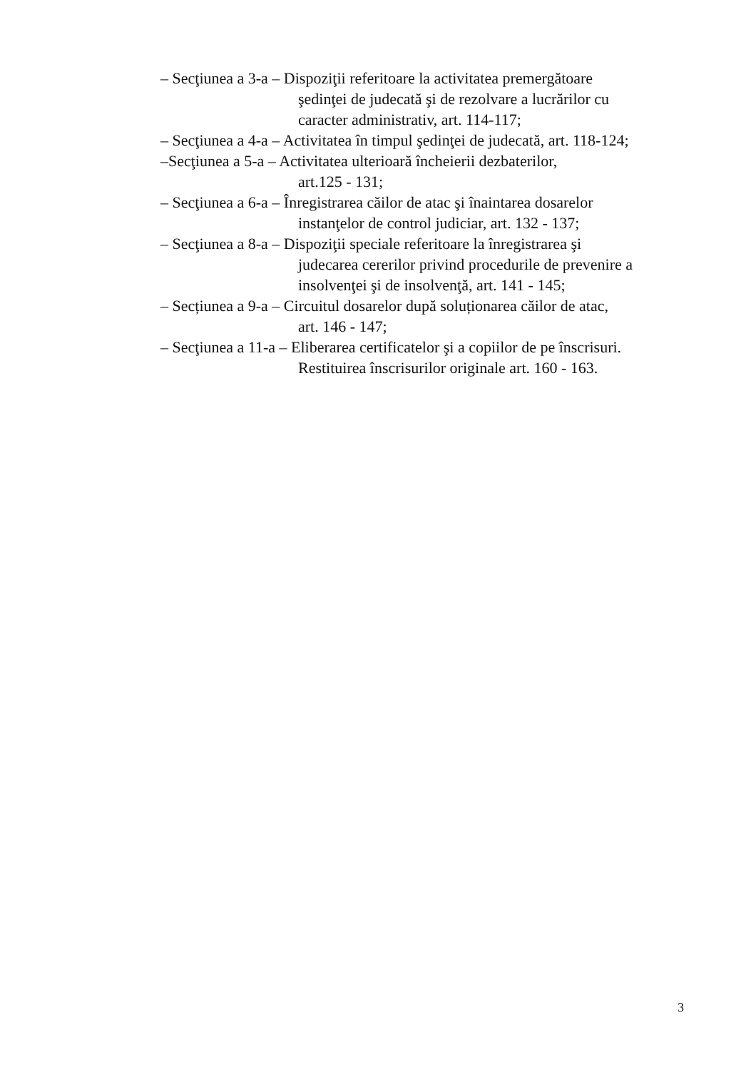– Secţiunea a 3-a – Dispoziţii referitoare la activitatea premergătoare
şedinţei de judecată şi de rezolvare a lucrărilor cu
caracter administrativ, art. 114-117;
– Secţiunea a 4-a – Activitatea în timpul şedinţei de judecată, art. 118-124;
–Secţiunea a 5-a – Activitatea ulterioară încheierii dezbaterilor,
art.125 - 131;
– Secţiunea a 6-a – Înregistrarea căilor de atac şi înaintarea dosarelor
instanţelor de control judiciar, art. 132 - 137;
– Secţiunea a 8-a – Dispoziţii speciale referitoare la înregistrarea şi
judecarea cererilor privind procedurile de prevenire a
insolvenţei şi de insolvenţă, art. 141 - 145;
– Secțiunea a 9-a – Circuitul dosarelor după soluționarea căilor de atac,
art. 146 - 147;
– Secţiunea a 11-a – Eliberarea certificatelor şi a copiilor de pe înscrisuri.
Restituirea înscrisurilor originale art. 160 - 163.
3